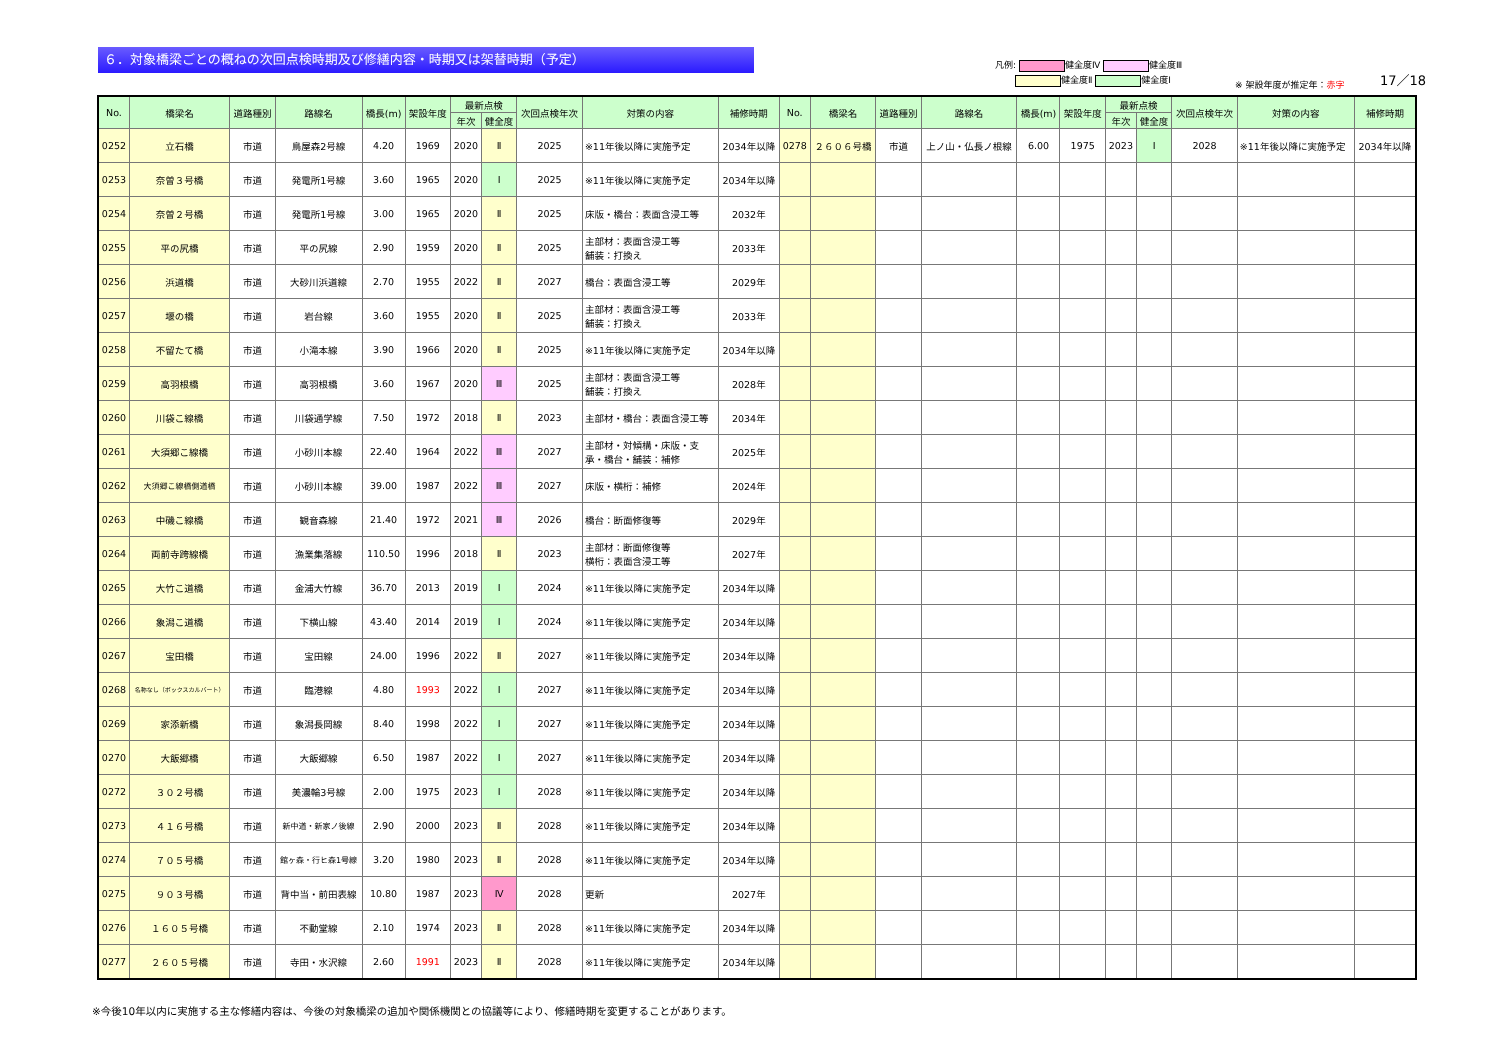６．対象橋梁ごとの概ねの次回点検時期及び修繕内容・時期又は架替時期（予定）
凡例: 健全度Ⅳ 健全度Ⅲ
健全度Ⅱ 健全度Ⅰ
※ 架設年度が推定年：赤字 17／18
| No. | 橋梁名 | 道路種別 | 路線名 | 橋長(m) | 架設年度 | 最新点検 | | 次回点検年次 | 対策の内容 | 補修時期 | No. | 橋梁名 | 道路種別 | 路線名 | 橋長(m) | 架設年度 | 最新点検 | | 次回点検年次 | 対策の内容 | 補修時期 |
| --- | --- | --- | --- | --- | --- | --- | --- | --- | --- | --- | --- | --- | --- | --- | --- | --- | --- | --- | --- | --- | --- |
| | | | | | | 年次 | 健全度 | | | | | | | | | | 年次 | 健全度 | | | |
| 0252 | 立石橋 | 市道 | 鳥屋森2号線 | 4.20 | 1969 | 2020 | Ⅱ | 2025 | ※11年後以降に実施予定 | 2034年以降 | 0278 | ２６０６号橋 | 市道 | 上ノ山・仏長ノ根線 | 6.00 | 1975 | 2023 | Ⅰ | 2028 | ※11年後以降に実施予定 | 2034年以降 |
| 0253 | 奈曽３号橋 | 市道 | 発電所1号線 | 3.60 | 1965 | 2020 | Ⅰ | 2025 | ※11年後以降に実施予定 | 2034年以降 | | | | | | | | | | | |
| 0254 | 奈曽２号橋 | 市道 | 発電所1号線 | 3.00 | 1965 | 2020 | Ⅱ | 2025 | 床版・橋台：表面含浸工等 | 2032年 | | | | | | | | | | | |
| 0255 | 平の尻橋 | 市道 | 平の尻線 | 2.90 | 1959 | 2020 | Ⅱ | 2025 | 主部材：表面含浸工等 舗装：打換え | 2033年 | | | | | | | | | | | |
| 0256 | 浜道橋 | 市道 | 大砂川浜道線 | 2.70 | 1955 | 2022 | Ⅱ | 2027 | 橋台：表面含浸工等 | 2029年 | | | | | | | | | | | |
| 0257 | 堰の橋 | 市道 | 岩台線 | 3.60 | 1955 | 2020 | Ⅱ | 2025 | 主部材：表面含浸工等 舗装：打換え | 2033年 | | | | | | | | | | | |
| 0258 | 不留たて橋 | 市道 | 小滝本線 | 3.90 | 1966 | 2020 | Ⅱ | 2025 | ※11年後以降に実施予定 | 2034年以降 | | | | | | | | | | | |
| 0259 | 高羽根橋 | 市道 | 高羽根橋 | 3.60 | 1967 | 2020 | Ⅲ | 2025 | 主部材：表面含浸工等 舗装：打換え | 2028年 | | | | | | | | | | | |
| 0260 | 川袋こ線橋 | 市道 | 川袋通学線 | 7.50 | 1972 | 2018 | Ⅱ | 2023 | 主部材・橋台：表面含浸工等 | 2034年 | | | | | | | | | | | |
| 0261 | 大須郷こ線橋 | 市道 | 小砂川本線 | 22.40 | 1964 | 2022 | Ⅲ | 2027 | 主部材・対傾構・床版・支 承・橋台・舗装：補修 | 2025年 | | | | | | | | | | | |
| 0262 | 大須郷こ線橋側道橋 | 市道 | 小砂川本線 | 39.00 | 1987 | 2022 | Ⅲ | 2027 | 床版・横桁：補修 | 2024年 | | | | | | | | | | | |
| 0263 | 中磯こ線橋 | 市道 | 観音森線 | 21.40 | 1972 | 2021 | Ⅲ | 2026 | 橋台：断面修復等 | 2029年 | | | | | | | | | | | |
| 0264 | 両前寺跨線橋 | 市道 | 漁業集落線 | 110.50 | 1996 | 2018 | Ⅱ | 2023 | 主部材：断面修復等 横桁：表面含浸工等 | 2027年 | | | | | | | | | | | |
| 0265 | 大竹こ道橋 | 市道 | 金浦大竹線 | 36.70 | 2013 | 2019 | Ⅰ | 2024 | ※11年後以降に実施予定 | 2034年以降 | | | | | | | | | | | |
| 0266 | 象潟こ道橋 | 市道 | 下横山線 | 43.40 | 2014 | 2019 | Ⅰ | 2024 | ※11年後以降に実施予定 | 2034年以降 | | | | | | | | | | | |
| 0267 | 宝田橋 | 市道 | 宝田線 | 24.00 | 1996 | 2022 | Ⅱ | 2027 | ※11年後以降に実施予定 | 2034年以降 | | | | | | | | | | | |
| 0268 | 名称なし（ボックスカルバート） | 市道 | 臨港線 | 4.80 | 1993 | 2022 | Ⅰ | 2027 | ※11年後以降に実施予定 | 2034年以降 | | | | | | | | | | | |
| 0269 | 家添新橋 | 市道 | 象潟長岡線 | 8.40 | 1998 | 2022 | Ⅰ | 2027 | ※11年後以降に実施予定 | 2034年以降 | | | | | | | | | | | |
| 0270 | 大飯郷橋 | 市道 | 大飯郷線 | 6.50 | 1987 | 2022 | Ⅰ | 2027 | ※11年後以降に実施予定 | 2034年以降 | | | | | | | | | | | |
| 0272 | ３０２号橋 | 市道 | 美濃輪3号線 | 2.00 | 1975 | 2023 | Ⅰ | 2028 | ※11年後以降に実施予定 | 2034年以降 | | | | | | | | | | | |
| 0273 | ４１６号橋 | 市道 | 新中道・新家ノ後線 | 2.90 | 2000 | 2023 | Ⅱ | 2028 | ※11年後以降に実施予定 | 2034年以降 | | | | | | | | | | | |
| 0274 | ７０５号橋 | 市道 | 館ヶ森・行ヒ森1号線 | 3.20 | 1980 | 2023 | Ⅱ | 2028 | ※11年後以降に実施予定 | 2034年以降 | | | | | | | | | | | |
| 0275 | ９０３号橋 | 市道 | 背中当・前田表線 | 10.80 | 1987 | 2023 | Ⅳ | 2028 | 更新 | 2027年 | | | | | | | | | | | |
| 0276 | １６０５号橋 | 市道 | 不動堂線 | 2.10 | 1974 | 2023 | Ⅱ | 2028 | ※11年後以降に実施予定 | 2034年以降 | | | | | | | | | | | |
| 0277 | ２６０５号橋 | 市道 | 寺田・水沢線 | 2.60 | 1991 | 2023 | Ⅱ | 2028 | ※11年後以降に実施予定 | 2034年以降 | | | | | | | | | | | |
※今後10年以内に実施する主な修繕内容は、今後の対象橋梁の追加や関係機関との協議等により、修繕時期を変更することがあります。